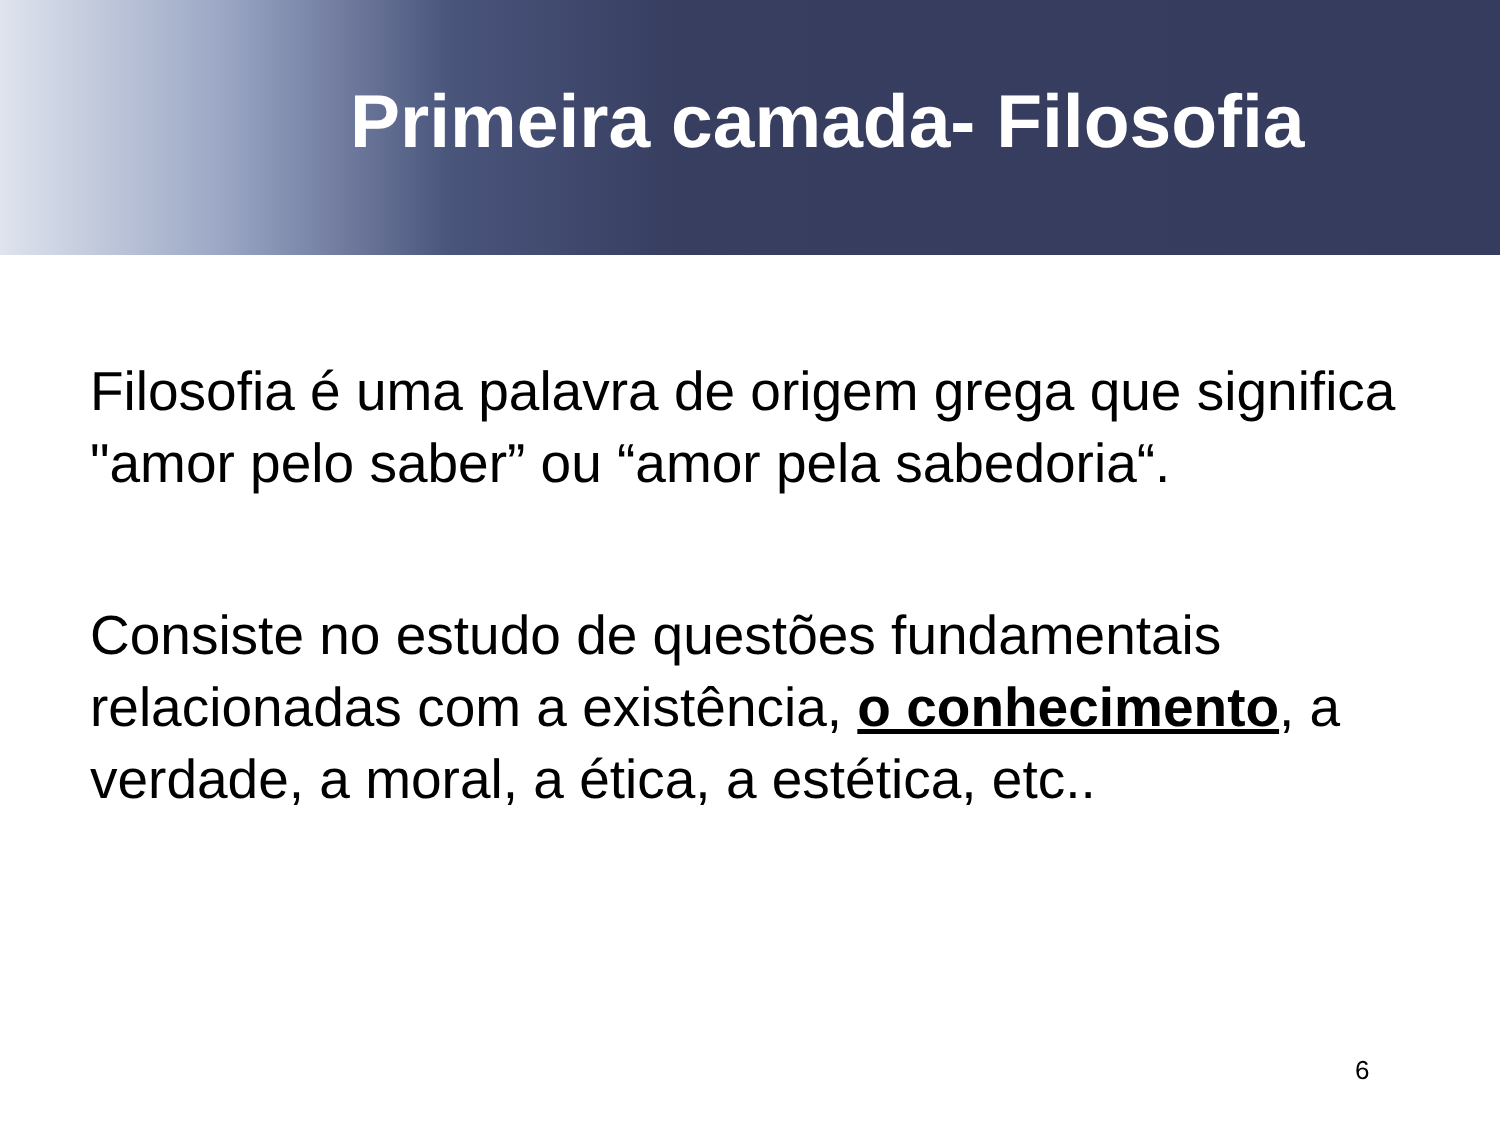Primeira camada- Filosofia
Filosofia é uma palavra de origem grega que significa "amor pelo saber” ou “amor pela sabedoria“.
Consiste no estudo de questões fundamentais relacionadas com a existência, o conhecimento, a verdade, a moral, a ética, a estética, etc..
6